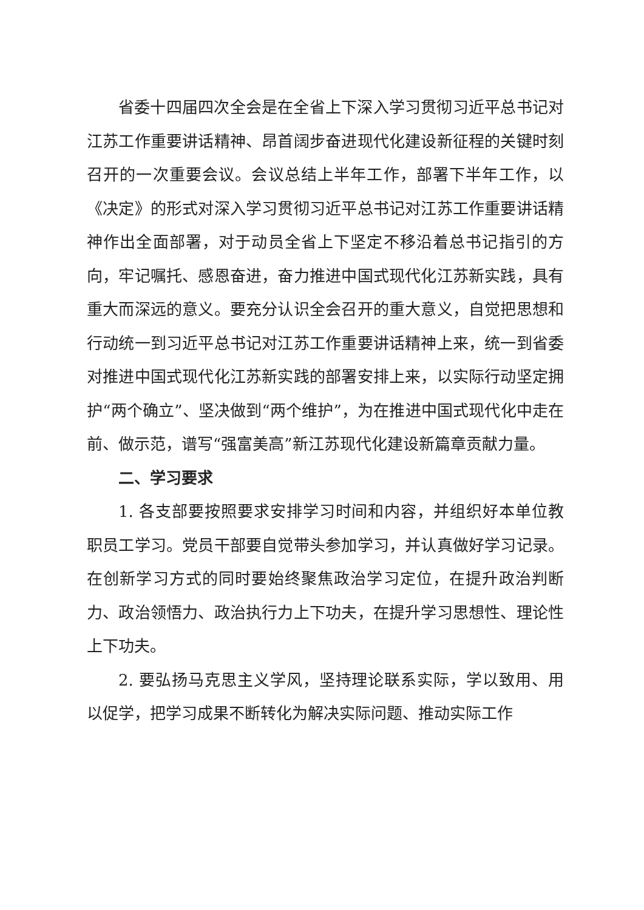省委十四届四次全会是在全省上下深入学习贯彻习近平总书记对江苏工作重要讲话精神、昂首阔步奋进现代化建设新征程的关键时刻召开的一次重要会议。会议总结上半年工作，部署下半年工作，以《决定》的形式对深入学习贯彻习近平总书记对江苏工作重要讲话精神作出全面部署，对于动员全省上下坚定不移沿着总书记指引的方向，牢记嘱托、感恩奋进，奋力推进中国式现代化江苏新实践，具有重大而深远的意义。要充分认识全会召开的重大意义，自觉把思想和行动统一到习近平总书记对江苏工作重要讲话精神上来，统一到省委对推进中国式现代化江苏新实践的部署安排上来，以实际行动坚定拥护“两个确立”、坚决做到“两个维护”，为在推进中国式现代化中走在前、做示范，谱写“强富美高”新江苏现代化建设新篇章贡献力量。
二、学习要求
1. 各支部要按照要求安排学习时间和内容，并组织好本单位教职员工学习。党员干部要自觉带头参加学习，并认真做好学习记录。在创新学习方式的同时要始终聚焦政治学习定位，在提升政治判断力、政治领悟力、政治执行力上下功夫，在提升学习思想性、理论性上下功夫。
2. 要弘扬马克思主义学风，坚持理论联系实际，学以致用、用以促学，把学习成果不断转化为解决实际问题、推动实际工作